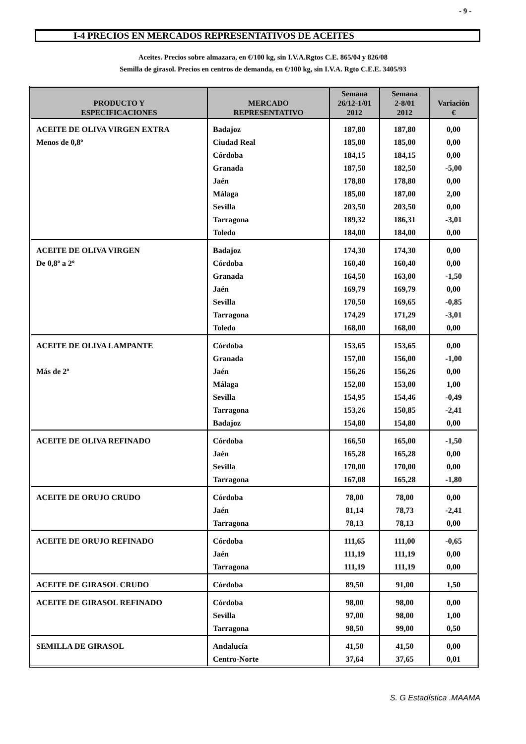- 9 -
I-4 PRECIOS EN MERCADOS REPRESENTATIVOS DE ACEITES
Aceites. Precios sobre almazara, en €/100 kg, sin I.V.A.Rgtos C.E. 865/04 y 826/08
Semilla de girasol. Precios en centros de demanda, en €/100 kg, sin I.V.A. Rgto C.E.E. 3405/93
| PRODUCTO Y ESPECIFICACIONES | MERCADO REPRESENTATIVO | Semana 26/12-1/01 2012 | Semana 2-8/01 2012 | Variación € |
| --- | --- | --- | --- | --- |
| ACEITE DE OLIVA VIRGEN EXTRA | Badajoz | 187,80 | 187,80 | 0,00 |
| Menos de 0,8º | Ciudad Real | 185,00 | 185,00 | 0,00 |
| | Córdoba | 184,15 | 184,15 | 0,00 |
| | Granada | 187,50 | 182,50 | -5,00 |
| | Jaén | 178,80 | 178,80 | 0,00 |
| | Málaga | 185,00 | 187,00 | 2,00 |
| | Sevilla | 203,50 | 203,50 | 0,00 |
| | Tarragona | 189,32 | 186,31 | -3,01 |
| | Toledo | 184,00 | 184,00 | 0,00 |
| ACEITE DE OLIVA VIRGEN | Badajoz | 174,30 | 174,30 | 0,00 |
| De 0,8º a 2º | Córdoba | 160,40 | 160,40 | 0,00 |
| | Granada | 164,50 | 163,00 | -1,50 |
| | Jaén | 169,79 | 169,79 | 0,00 |
| | Sevilla | 170,50 | 169,65 | -0,85 |
| | Tarragona | 174,29 | 171,29 | -3,01 |
| | Toledo | 168,00 | 168,00 | 0,00 |
| ACEITE DE OLIVA LAMPANTE | Córdoba | 153,65 | 153,65 | 0,00 |
| | Granada | 157,00 | 156,00 | -1,00 |
| Más de 2º | Jaén | 156,26 | 156,26 | 0,00 |
| | Málaga | 152,00 | 153,00 | 1,00 |
| | Sevilla | 154,95 | 154,46 | -0,49 |
| | Tarragona | 153,26 | 150,85 | -2,41 |
| | Badajoz | 154,80 | 154,80 | 0,00 |
| ACEITE DE OLIVA REFINADO | Córdoba | 166,50 | 165,00 | -1,50 |
| | Jaén | 165,28 | 165,28 | 0,00 |
| | Sevilla | 170,00 | 170,00 | 0,00 |
| | Tarragona | 167,08 | 165,28 | -1,80 |
| ACEITE DE ORUJO CRUDO | Córdoba | 78,00 | 78,00 | 0,00 |
| | Jaén | 81,14 | 78,73 | -2,41 |
| | Tarragona | 78,13 | 78,13 | 0,00 |
| ACEITE DE ORUJO REFINADO | Córdoba | 111,65 | 111,00 | -0,65 |
| | Jaén | 111,19 | 111,19 | 0,00 |
| | Tarragona | 111,19 | 111,19 | 0,00 |
| ACEITE DE GIRASOL CRUDO | Córdoba | 89,50 | 91,00 | 1,50 |
| ACEITE DE GIRASOL REFINADO | Córdoba | 98,00 | 98,00 | 0,00 |
| | Sevilla | 97,00 | 98,00 | 1,00 |
| | Tarragona | 98,50 | 99,00 | 0,50 |
| SEMILLA DE GIRASOL | Andalucía | 41,50 | 41,50 | 0,00 |
| | Centro-Norte | 37,64 | 37,65 | 0,01 |
S. G Estadística .MAAMA